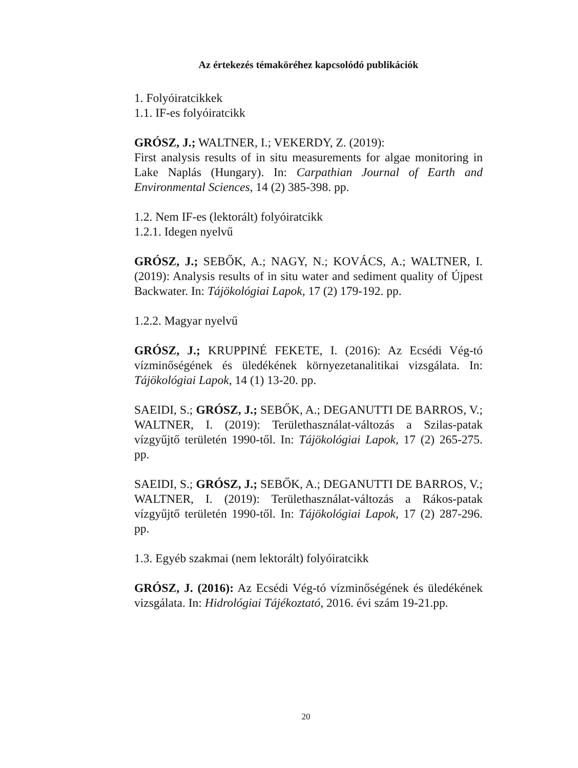Az értekezés témaköréhez kapcsolódó publikációk
1. Folyóiratcikkek
1.1. IF-es folyóiratcikk
GRÓSZ, J.; WALTNER, I.; VEKERDY, Z. (2019):
First analysis results of in situ measurements for algae monitoring in Lake Naplás (Hungary). In: Carpathian Journal of Earth and Environmental Sciences, 14 (2) 385-398. pp.
1.2. Nem IF-es (lektorált) folyóiratcikk
1.2.1. Idegen nyelvű
GRÓSZ, J.; SEBŐK, A.; NAGY, N.; KOVÁCS, A.; WALTNER, I. (2019): Analysis results of in situ water and sediment quality of Újpest Backwater. In: Tájökológiai Lapok, 17 (2) 179-192. pp.
1.2.2. Magyar nyelvű
GRÓSZ, J.; KRUPPINÉ FEKETE, I. (2016): Az Ecsédi Vég-tó vízminőségének és üledékének környezetanalitikai vizsgálata. In: Tájökológiai Lapok, 14 (1) 13-20. pp.
SAEIDI, S.; GRÓSZ, J.; SEBŐK, A.; DEGANUTTI DE BARROS, V.; WALTNER, I. (2019): Területhasználat-változás a Szilas-patak vízgyűjtő területén 1990-től. In: Tájökológiai Lapok, 17 (2) 265-275. pp.
SAEIDI, S.; GRÓSZ, J.; SEBŐK, A.; DEGANUTTI DE BARROS, V.; WALTNER, I. (2019): Területhasználat-változás a Rákos-patak vízgyűjtő területén 1990-től. In: Tájökológiai Lapok, 17 (2) 287-296. pp.
1.3. Egyéb szakmai (nem lektorált) folyóiratcikk
GRÓSZ, J. (2016): Az Ecsédi Vég-tó vízminőségének és üledékének vizsgálata. In: Hidrológiai Tájékoztató, 2016. évi szám 19-21.pp.
20